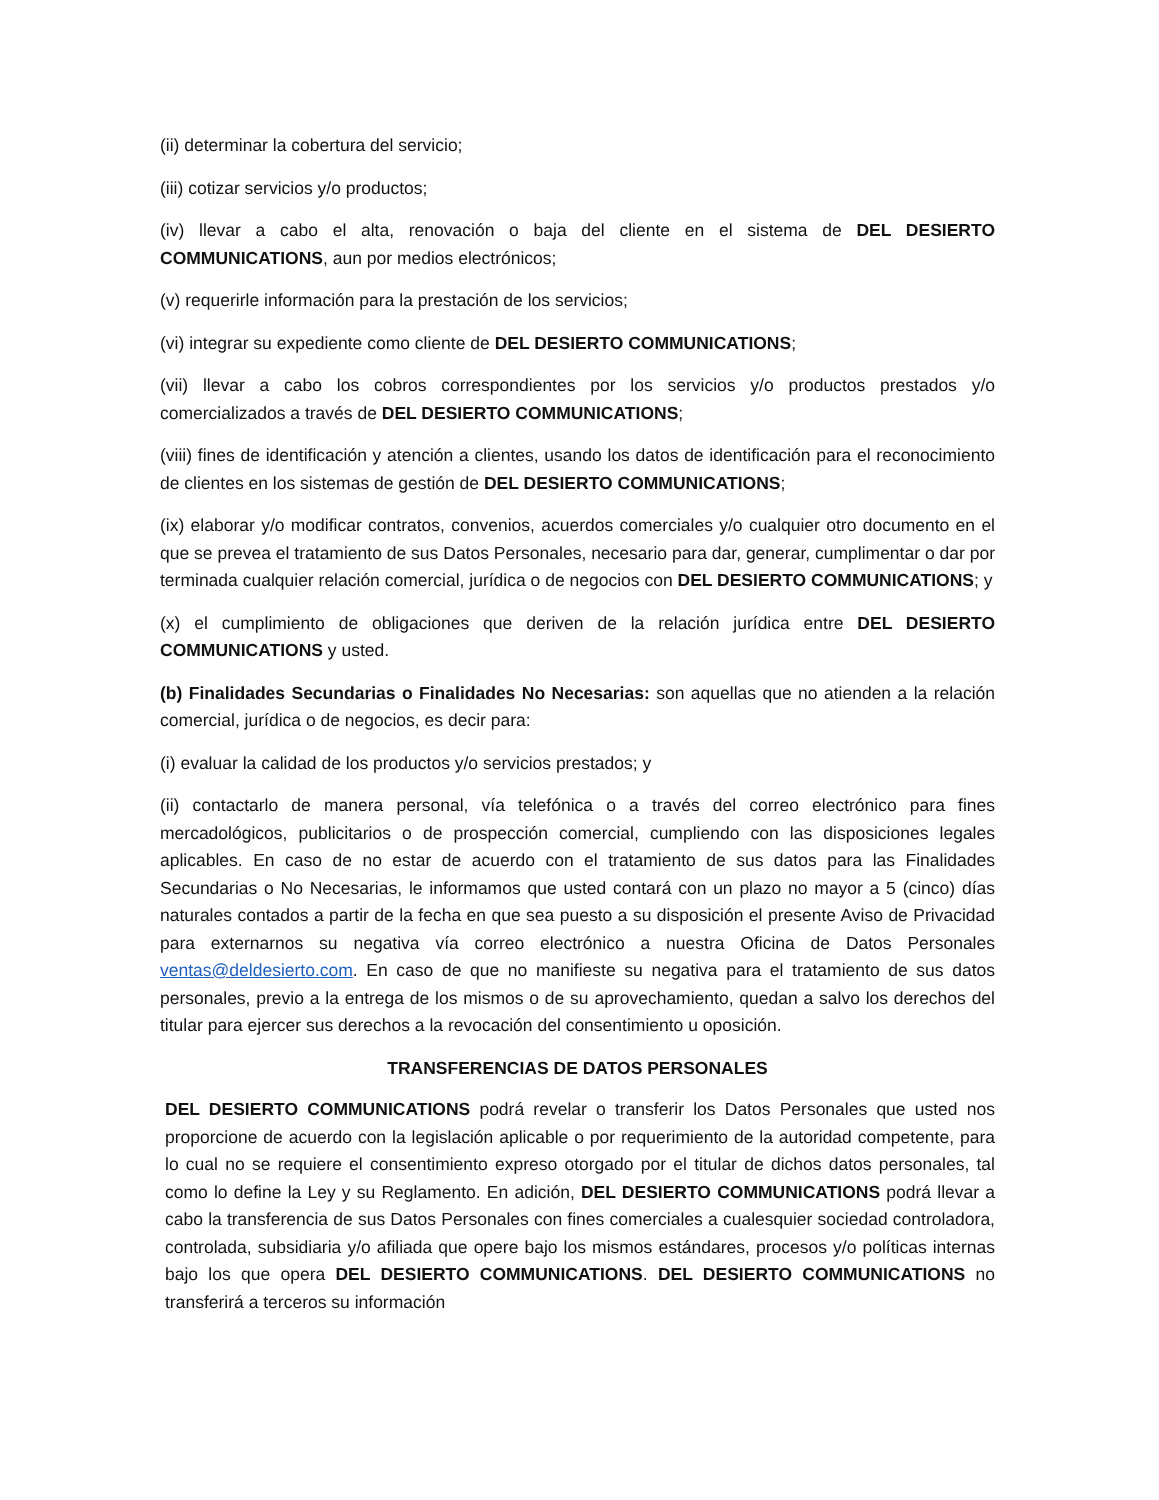(ii) determinar la cobertura del servicio;
(iii) cotizar servicios y/o productos;
(iv) llevar a cabo el alta, renovación o baja del cliente en el sistema de DEL DESIERTO COMMUNICATIONS, aun por medios electrónicos;
(v) requerirle información para la prestación de los servicios;
(vi) integrar su expediente como cliente de DEL DESIERTO COMMUNICATIONS;
(vii) llevar a cabo los cobros correspondientes por los servicios y/o productos prestados y/o comercializados a través de DEL DESIERTO COMMUNICATIONS;
(viii) fines de identificación y atención a clientes, usando los datos de identificación para el reconocimiento de clientes en los sistemas de gestión de DEL DESIERTO COMMUNICATIONS;
(ix) elaborar y/o modificar contratos, convenios, acuerdos comerciales y/o cualquier otro documento en el que se prevea el tratamiento de sus Datos Personales, necesario para dar, generar, cumplimentar o dar por terminada cualquier relación comercial, jurídica o de negocios con DEL DESIERTO COMMUNICATIONS; y
(x) el cumplimiento de obligaciones que deriven de la relación jurídica entre DEL DESIERTO COMMUNICATIONS y usted.
(b) Finalidades Secundarias o Finalidades No Necesarias: son aquellas que no atienden a la relación comercial, jurídica o de negocios, es decir para:
(i) evaluar la calidad de los productos y/o servicios prestados; y
(ii) contactarlo de manera personal, vía telefónica o a través del correo electrónico para fines mercadológicos, publicitarios o de prospección comercial, cumpliendo con las disposiciones legales aplicables. En caso de no estar de acuerdo con el tratamiento de sus datos para las Finalidades Secundarias o No Necesarias, le informamos que usted contará con un plazo no mayor a 5 (cinco) días naturales contados a partir de la fecha en que sea puesto a su disposición el presente Aviso de Privacidad para externarnos su negativa vía correo electrónico a nuestra Oficina de Datos Personales ventas@deldesierto.com. En caso de que no manifieste su negativa para el tratamiento de sus datos personales, previo a la entrega de los mismos o de su aprovechamiento, quedan a salvo los derechos del titular para ejercer sus derechos a la revocación del consentimiento u oposición.
TRANSFERENCIAS DE DATOS PERSONALES
DEL DESIERTO COMMUNICATIONS podrá revelar o transferir los Datos Personales que usted nos proporcione de acuerdo con la legislación aplicable o por requerimiento de la autoridad competente, para lo cual no se requiere el consentimiento expreso otorgado por el titular de dichos datos personales, tal como lo define la Ley y su Reglamento. En adición, DEL DESIERTO COMMUNICATIONS podrá llevar a cabo la transferencia de sus Datos Personales con fines comerciales a cualesquier sociedad controladora, controlada, subsidiaria y/o afiliada que opere bajo los mismos estándares, procesos y/o políticas internas bajo los que opera DEL DESIERTO COMMUNICATIONS. DEL DESIERTO COMMUNICATIONS no transferirá a terceros su información